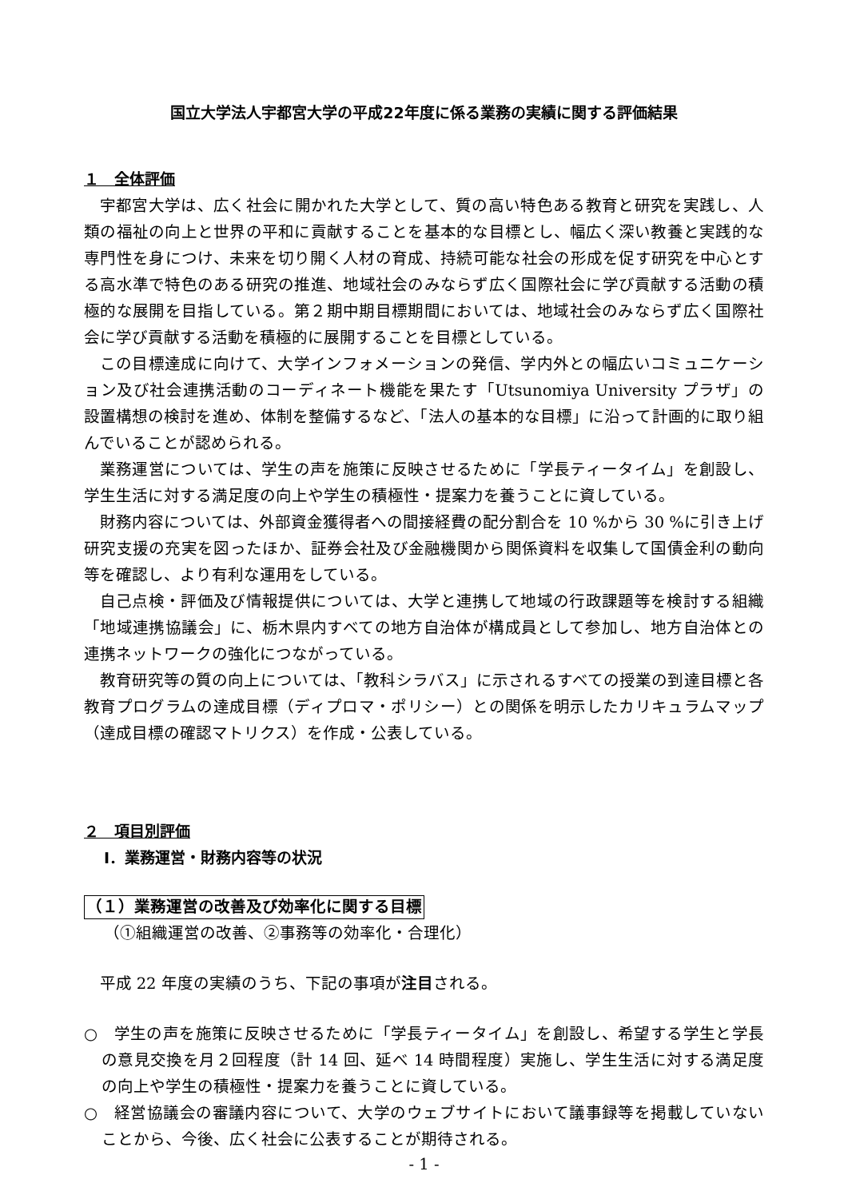国立大学法人宇都宮大学の平成22年度に係る業務の実績に関する評価結果
１　全体評価
宇都宮大学は、広く社会に開かれた大学として、質の高い特色ある教育と研究を実践し、人類の福祉の向上と世界の平和に貢献することを基本的な目標とし、幅広く深い教養と実践的な専門性を身につけ、未来を切り開く人材の育成、持続可能な社会の形成を促す研究を中心とする高水準で特色のある研究の推進、地域社会のみならず広く国際社会に学び貢献する活動の積極的な展開を目指している。第２期中期目標期間においては、地域社会のみならず広く国際社会に学び貢献する活動を積極的に展開することを目標としている。
この目標達成に向けて、大学インフォメーションの発信、学内外との幅広いコミュニケーション及び社会連携活動のコーディネート機能を果たす「Utsunomiya University プラザ」の設置構想の検討を進め、体制を整備するなど、「法人の基本的な目標」に沿って計画的に取り組んでいることが認められる。
業務運営については、学生の声を施策に反映させるために「学長ティータイム」を創設し、学生生活に対する満足度の向上や学生の積極性・提案力を養うことに資している。
財務内容については、外部資金獲得者への間接経費の配分割合を 10 %から 30 %に引き上げ研究支援の充実を図ったほか、証券会社及び金融機関から関係資料を収集して国債金利の動向等を確認し、より有利な運用をしている。
自己点検・評価及び情報提供については、大学と連携して地域の行政課題等を検討する組織「地域連携協議会」に、栃木県内すべての地方自治体が構成員として参加し、地方自治体との連携ネットワークの強化につながっている。
教育研究等の質の向上については、「教科シラバス」に示されるすべての授業の到達目標と各教育プログラムの達成目標（ディプロマ・ポリシー）との関係を明示したカリキュラムマップ（達成目標の確認マトリクス）を作成・公表している。
２　項目別評価
Ⅰ．業務運営・財務内容等の状況
（１）業務運営の改善及び効率化に関する目標
（①組織運営の改善、②事務等の効率化・合理化）
平成 22 年度の実績のうち、下記の事項が注目される。
○　学生の声を施策に反映させるために「学長ティータイム」を創設し、希望する学生と学長の意見交換を月２回程度（計 14 回、延べ 14 時間程度）実施し、学生生活に対する満足度の向上や学生の積極性・提案力を養うことに資している。
○　経営協議会の審議内容について、大学のウェブサイトにおいて議事録等を掲載していないことから、今後、広く社会に公表することが期待される。
- 1 -